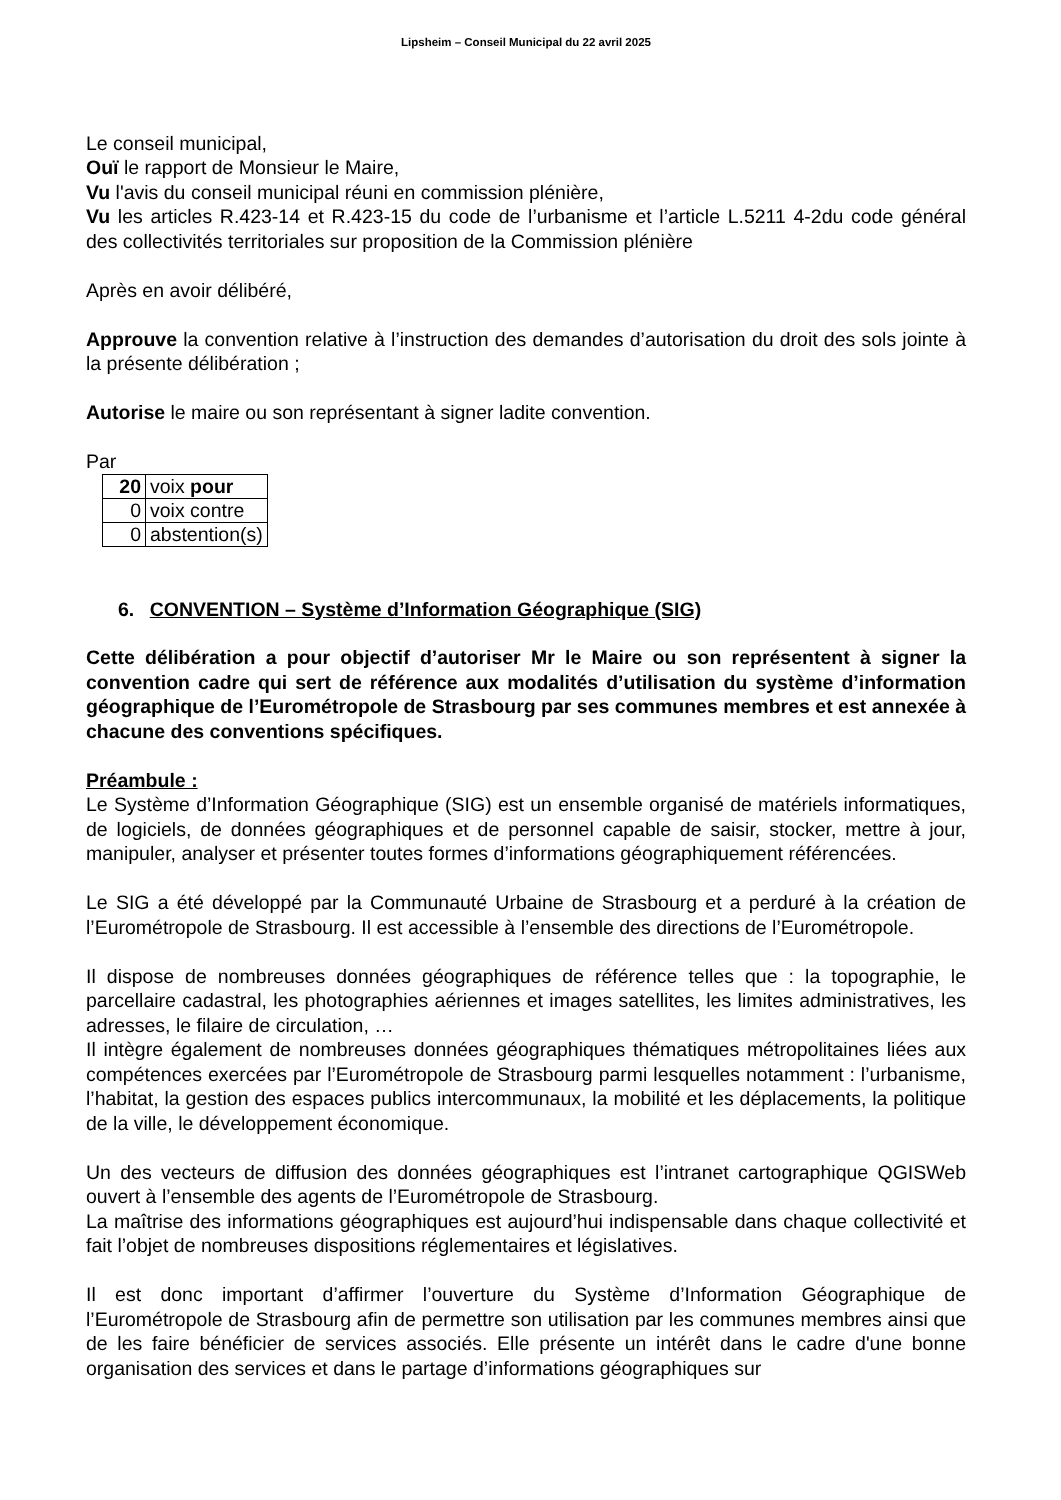Lipsheim – Conseil Municipal du 22 avril 2025
Le conseil municipal,
Ouï le rapport de Monsieur le Maire,
Vu l'avis du conseil municipal réuni en commission plénière,
Vu les articles R.423-14 et R.423-15 du code de l’urbanisme et l’article L.5211 4-2du code général des collectivités territoriales sur proposition de la Commission plénière
Après en avoir délibéré,
Approuve la convention relative à l’instruction des demandes d’autorisation du droit des sols jointe à la présente délibération ;
Autorise le maire ou son représentant à signer ladite convention.
Par
| 20 | voix pour |
| 0 | voix contre |
| 0 | abstention(s) |
6. CONVENTION – Système d’Information Géographique (SIG)
Cette délibération a pour objectif d’autoriser Mr le Maire ou son représentent à signer la convention cadre qui sert de référence aux modalités d’utilisation du système d’information géographique de l’Eurométropole de Strasbourg par ses communes membres et est annexée à chacune des conventions spécifiques.
Préambule :
Le Système d’Information Géographique (SIG) est un ensemble organisé de matériels informatiques, de logiciels, de données géographiques et de personnel capable de saisir, stocker, mettre à jour, manipuler, analyser et présenter toutes formes d’informations géographiquement référencées.
Le SIG a été développé par la Communauté Urbaine de Strasbourg et a perduré à la création de l’Eurométropole de Strasbourg. Il est accessible à l’ensemble des directions de l’Eurométropole.
Il dispose de nombreuses données géographiques de référence telles que : la topographie, le parcellaire cadastral, les photographies aériennes et images satellites, les limites administratives, les adresses, le filaire de circulation, …
Il intègre également de nombreuses données géographiques thématiques métropolitaines liées aux compétences exercées par l’Eurométropole de Strasbourg parmi lesquelles notamment : l’urbanisme, l’habitat, la gestion des espaces publics intercommunaux, la mobilité et les déplacements, la politique de la ville, le développement économique.
Un des vecteurs de diffusion des données géographiques est l’intranet cartographique QGISWeb ouvert à l’ensemble des agents de l’Eurométropole de Strasbourg.
La maîtrise des informations géographiques est aujourd’hui indispensable dans chaque collectivité et fait l’objet de nombreuses dispositions réglementaires et législatives.
Il est donc important d’affirmer l’ouverture du Système d’Information Géographique de l’Eurométropole de Strasbourg afin de permettre son utilisation par les communes membres ainsi que de les faire bénéficier de services associés. Elle présente un intérêt dans le cadre d'une bonne organisation des services et dans le partage d’informations géographiques sur